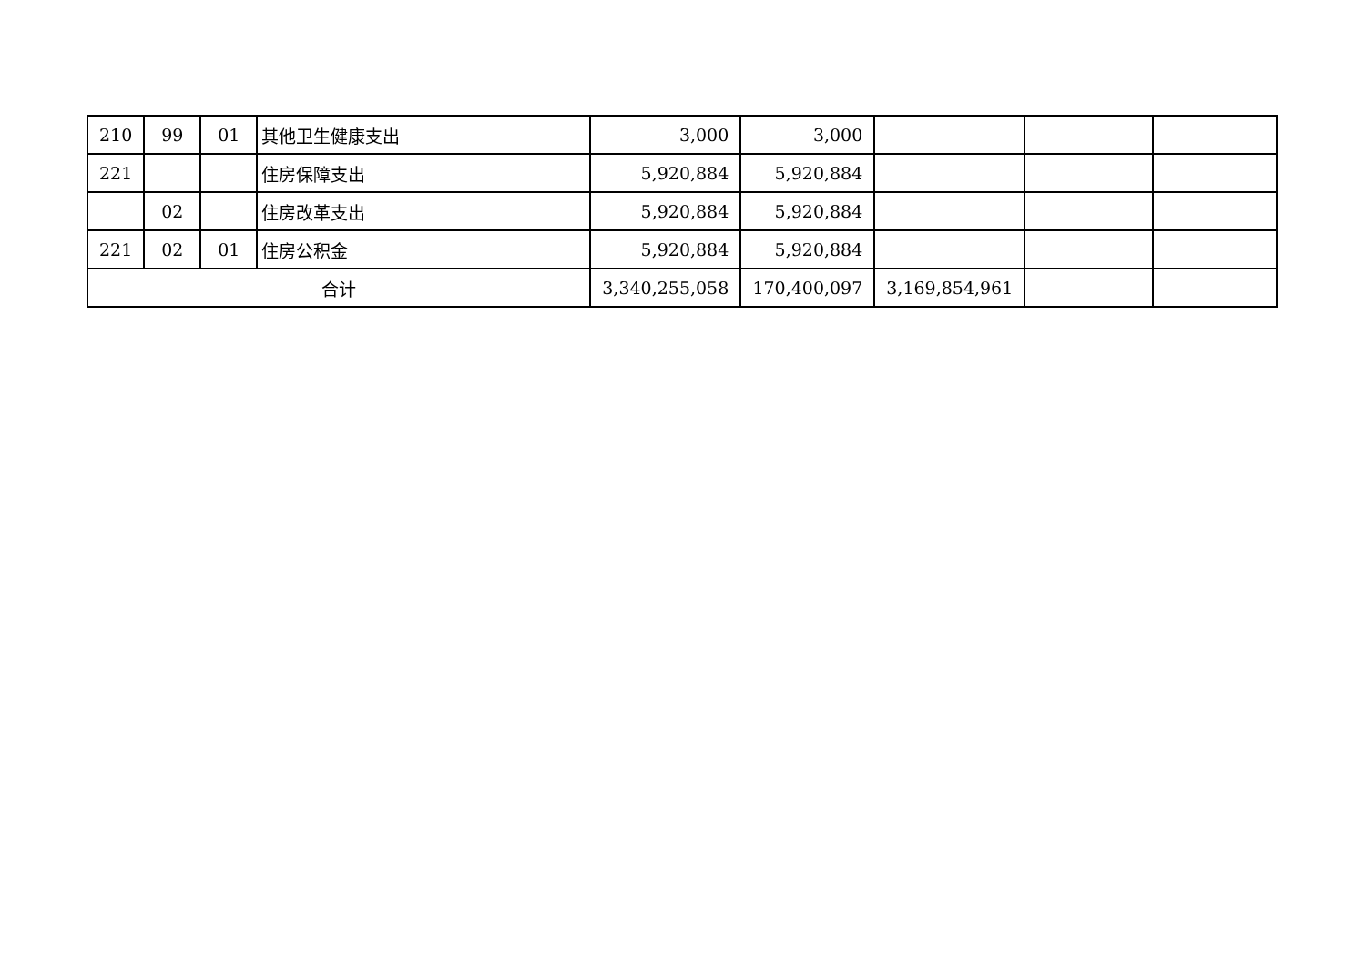| 210 | 99 | 01 | 其他卫生健康支出 | 3,000 | 3,000 | | | |
| 221 | | | 住房保障支出 | 5,920,884 | 5,920,884 | | | |
| | 02 | | 住房改革支出 | 5,920,884 | 5,920,884 | | | |
| 221 | 02 | 01 | 住房公积金 | 5,920,884 | 5,920,884 | | | |
| 合计 | | | | 3,340,255,058 | 170,400,097 | 3,169,854,961 | | |